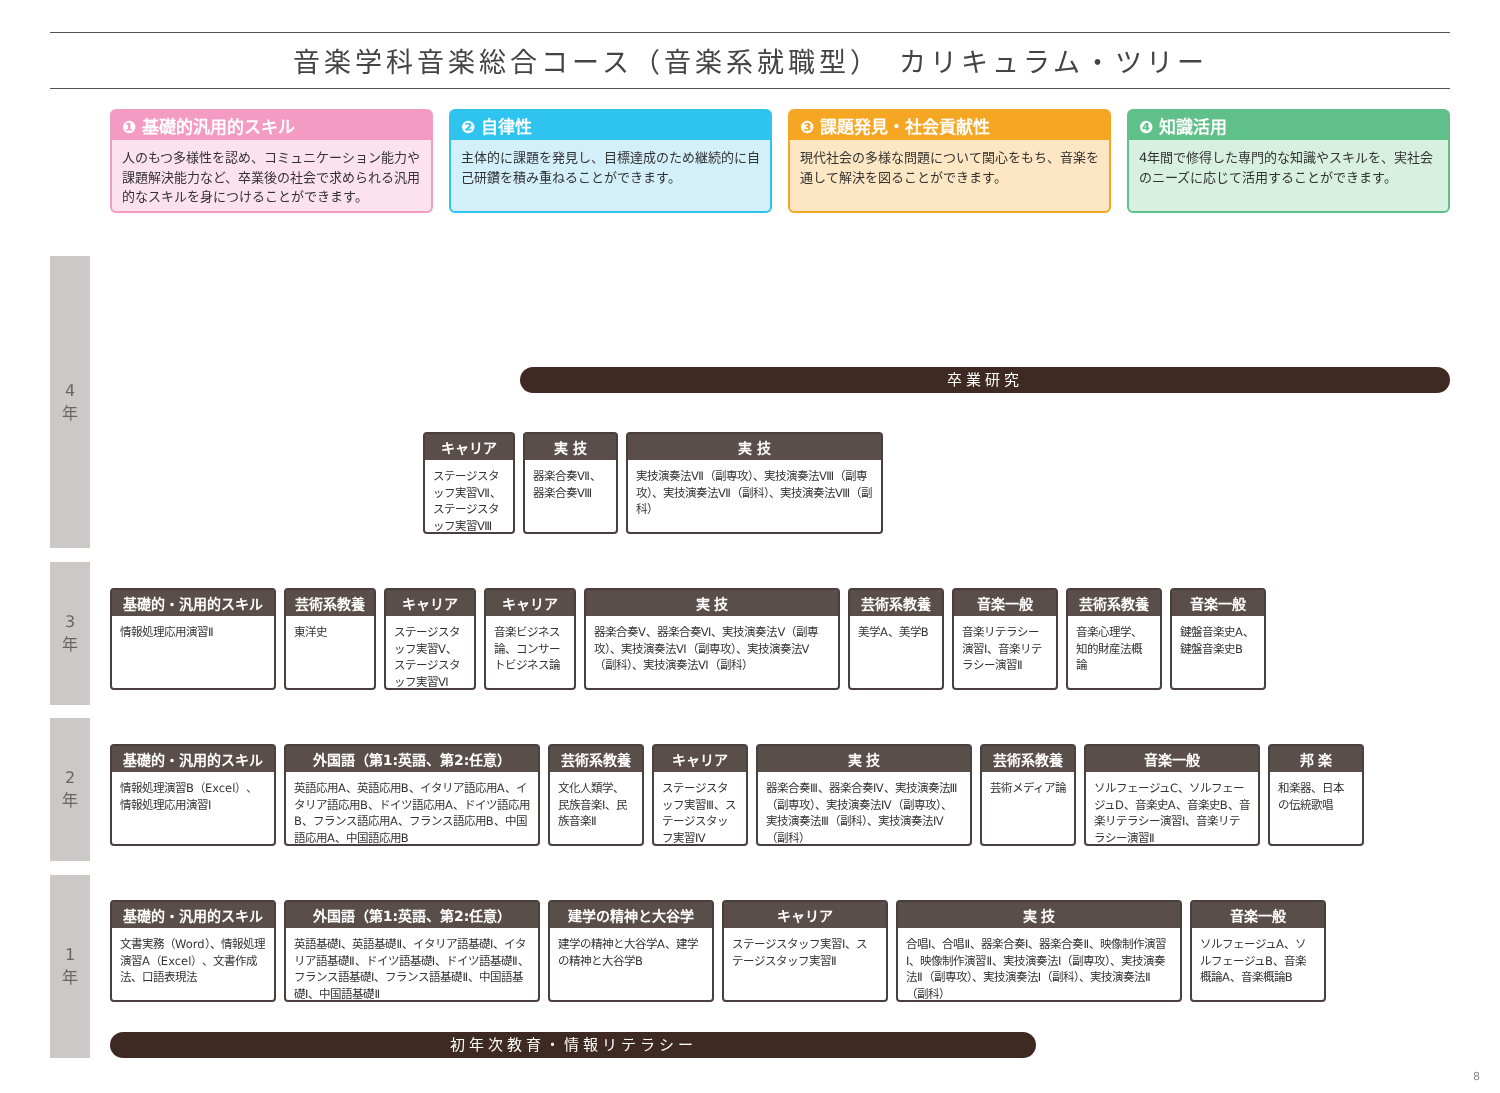音楽学科音楽総合コース（音楽系就職型）　カリキュラム・ツリー
❶ 基礎的汎用的スキル
人のもつ多様性を認め、コミュニケーション能力や課題解決能力など、卒業後の社会で求められる汎用的なスキルを身につけることができます。
❷ 自律性
主体的に課題を発見し、目標達成のため継続的に自己研鑽を積み重ねることができます。
❸ 課題発見・社会貢献性
現代社会の多様な問題について関心をもち、音楽を通して解決を図ることができます。
❹ 知識活用
4年間で修得した専門的な知識やスキルを、実社会のニーズに応じて活用することができます。
4
年
3
年
2
年
1
年
卒業研究
キャリア
ステージスタッフ実習Ⅶ、ステージスタッフ実習Ⅷ
実 技
器楽合奏Ⅶ、器楽合奏Ⅷ
実 技
実技演奏法Ⅶ（副専攻）、実技演奏法Ⅷ（副専攻）、実技演奏法Ⅶ（副科）、実技演奏法Ⅷ（副科）
基礎的・汎用的スキル
情報処理応用演習Ⅱ
芸術系教養
東洋史
キャリア
ステージスタッフ実習Ⅴ、ステージスタッフ実習Ⅵ
キャリア
音楽ビジネス論、コンサートビジネス論
実 技
器楽合奏Ⅴ、器楽合奏Ⅵ、実技演奏法Ⅴ（副専攻）、実技演奏法Ⅵ（副専攻）、実技演奏法Ⅴ（副科）、実技演奏法Ⅵ（副科）
芸術系教養
美学A、美学B
音楽一般
音楽リテラシー演習Ⅰ、音楽リテラシー演習Ⅱ
芸術系教養
音楽心理学、知的財産法概論
音楽一般
鍵盤音楽史A、鍵盤音楽史B
基礎的・汎用的スキル
情報処理演習B（Excel）、情報処理応用演習Ⅰ
外国語（第1:英語、第2:任意）
英語応用A、英語応用B、イタリア語応用A、イタリア語応用B、ドイツ語応用A、ドイツ語応用B、フランス語応用A、フランス語応用B、中国語応用A、中国語応用B
芸術系教養
文化人類学、民族音楽Ⅰ、民族音楽Ⅱ
キャリア
ステージスタッフ実習Ⅲ、ステージスタッフ実習Ⅳ
実 技
器楽合奏Ⅲ、器楽合奏Ⅳ、実技演奏法Ⅲ（副専攻）、実技演奏法Ⅳ（副専攻）、実技演奏法Ⅲ（副科）、実技演奏法Ⅳ（副科）
芸術系教養
芸術メディア論
音楽一般
ソルフェージュC、ソルフェージュD、音楽史A、音楽史B、音楽リテラシー演習Ⅰ、音楽リテラシー演習Ⅱ
邦 楽
和楽器、日本の伝統歌唱
基礎的・汎用的スキル
文書実務（Word）、情報処理演習A（Excel）、文書作成法、口語表現法
外国語（第1:英語、第2:任意）
英語基礎Ⅰ、英語基礎Ⅱ、イタリア語基礎Ⅰ、イタリア語基礎Ⅱ、ドイツ語基礎Ⅰ、ドイツ語基礎Ⅱ、フランス語基礎Ⅰ、フランス語基礎Ⅱ、中国語基礎Ⅰ、中国語基礎Ⅱ
建学の精神と大谷学
建学の精神と大谷学A、建学の精神と大谷学B
キャリア
ステージスタッフ実習Ⅰ、ステージスタッフ実習Ⅱ
実 技
合唱Ⅰ、合唱Ⅱ、器楽合奏Ⅰ、器楽合奏Ⅱ、映像制作演習Ⅰ、映像制作演習Ⅱ、実技演奏法Ⅰ（副専攻）、実技演奏法Ⅱ（副専攻）、実技演奏法Ⅰ（副科）、実技演奏法Ⅱ（副科）
音楽一般
ソルフェージュA、ソルフェージュB、音楽概論A、音楽概論B
初年次教育・情報リテラシー
8